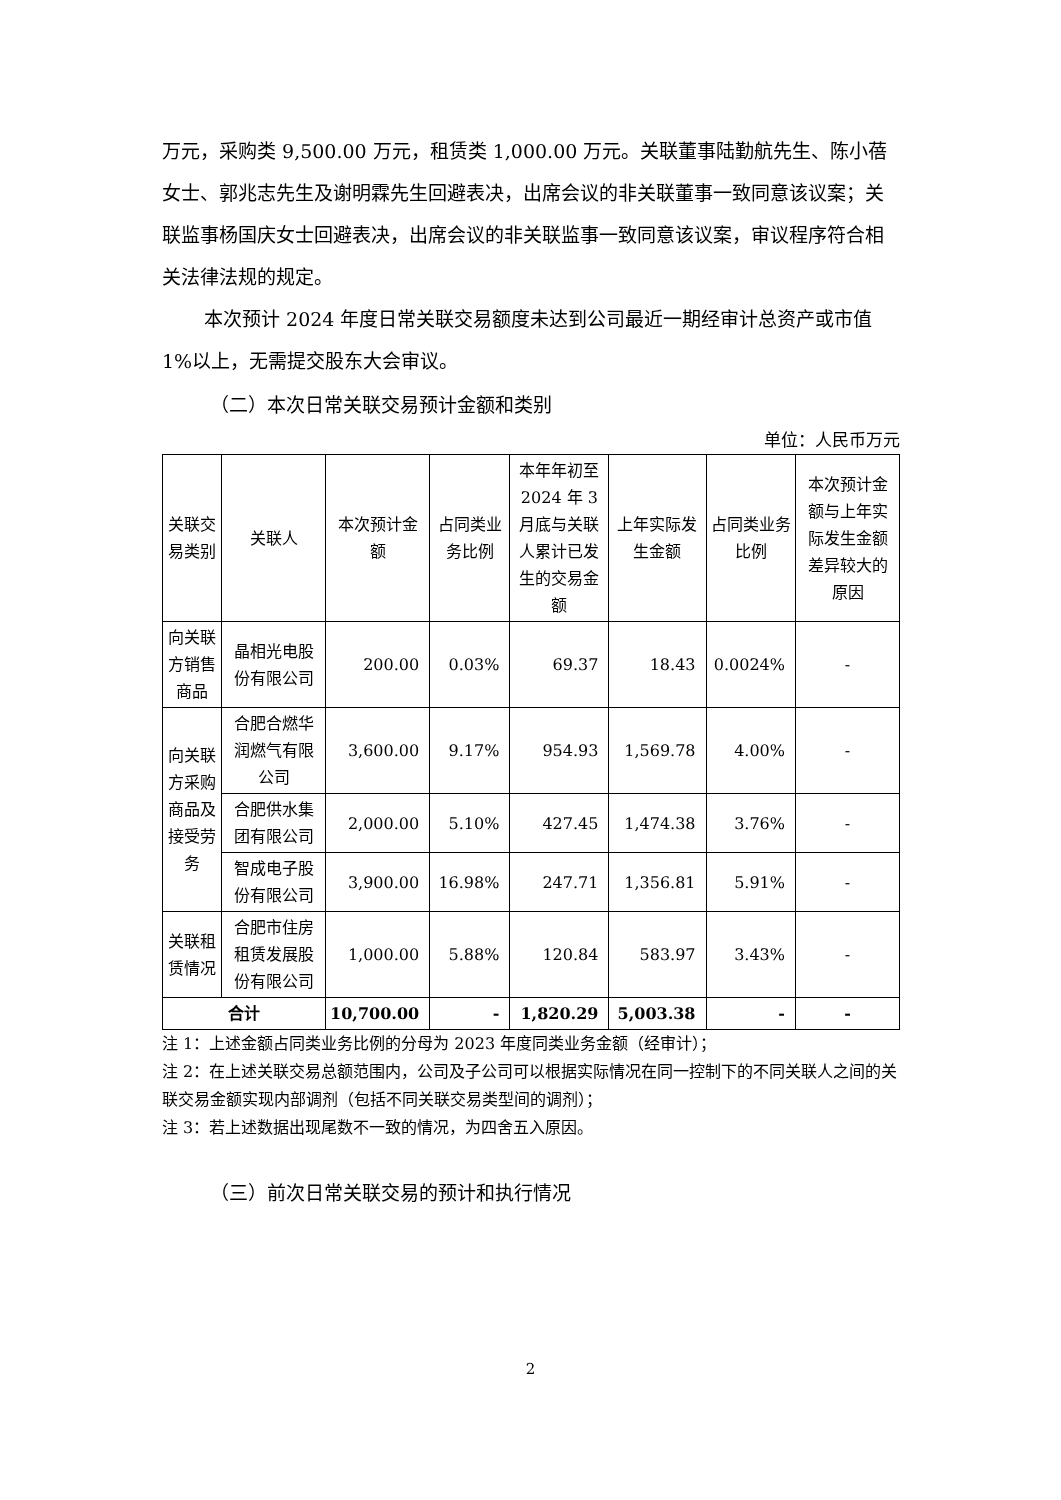万元，采购类 9,500.00 万元，租赁类 1,000.00 万元。关联董事陆勤航先生、陈小蓓女士、郭兆志先生及谢明霖先生回避表决，出席会议的非关联董事一致同意该议案；关联监事杨国庆女士回避表决，出席会议的非关联监事一致同意该议案，审议程序符合相关法律法规的规定。
本次预计 2024 年度日常关联交易额度未达到公司最近一期经审计总资产或市值 1%以上，无需提交股东大会审议。
（二）本次日常关联交易预计金额和类别
单位：人民币万元
| 关联交易类别 | 关联人 | 本次预计金额 | 占同类业务比例 | 本年年初至 2024 年 3 月底与关联人累计已发生的交易金额 | 上年实际发生金额 | 占同类业务比例 | 本次预计金额与上年实际发生金额差异较大的原因 |
| --- | --- | --- | --- | --- | --- | --- | --- |
| 向关联方销售商品 | 晶相光电股份有限公司 | 200.00 | 0.03% | 69.37 | 18.43 | 0.0024% | - |
| 向关联方采购商品及接受劳务 | 合肥合燃华润燃气有限公司 | 3,600.00 | 9.17% | 954.93 | 1,569.78 | 4.00% | - |
| | 合肥供水集团有限公司 | 2,000.00 | 5.10% | 427.45 | 1,474.38 | 3.76% | - |
| | 智成电子股份有限公司 | 3,900.00 | 16.98% | 247.71 | 1,356.81 | 5.91% | - |
| 关联租赁情况 | 合肥市住房租赁发展股份有限公司 | 1,000.00 | 5.88% | 120.84 | 583.97 | 3.43% | - |
| 合计 | | 10,700.00 | - | 1,820.29 | 5,003.38 | - | - |
注 1：上述金额占同类业务比例的分母为 2023 年度同类业务金额（经审计）；
注 2：在上述关联交易总额范围内，公司及子公司可以根据实际情况在同一控制下的不同关联人之间的关联交易金额实现内部调剂（包括不同关联交易类型间的调剂）；
注 3：若上述数据出现尾数不一致的情况，为四舍五入原因。
（三）前次日常关联交易的预计和执行情况
2